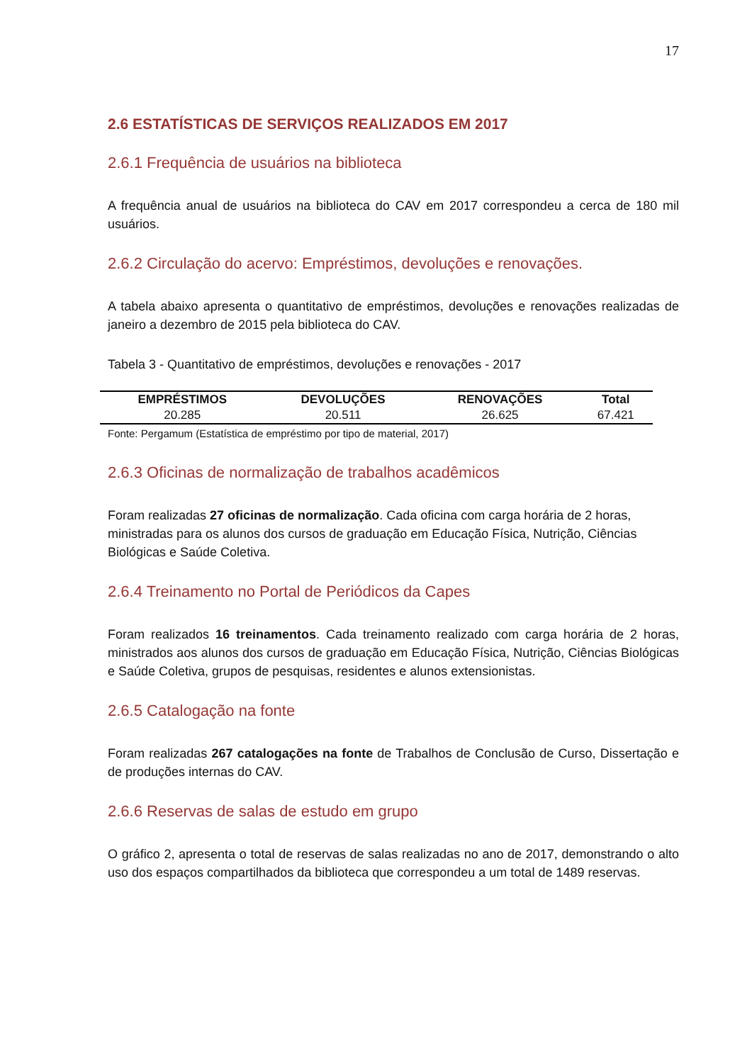17
2.6 ESTATÍSTICAS DE SERVIÇOS REALIZADOS EM 2017
2.6.1 Frequência de usuários na biblioteca
A frequência anual de usuários na biblioteca do CAV em 2017 correspondeu a cerca de 180 mil usuários.
2.6.2 Circulação do acervo: Empréstimos, devoluções e renovações.
A tabela abaixo apresenta o quantitativo de empréstimos, devoluções e renovações realizadas de janeiro a dezembro de 2015 pela biblioteca do CAV.
Tabela 3 - Quantitativo de empréstimos, devoluções e renovações - 2017
| EMPRÉSTIMOS | DEVOLUÇÕES | RENOVAÇÕES | Total |
| --- | --- | --- | --- |
| 20.285 | 20.511 | 26.625 | 67.421 |
Fonte: Pergamum (Estatística de empréstimo por tipo de material, 2017)
2.6.3 Oficinas de normalização de trabalhos acadêmicos
Foram realizadas 27 oficinas de normalização. Cada oficina com carga horária de 2 horas, ministradas para os alunos dos cursos de graduação em Educação Física, Nutrição, Ciências Biológicas e Saúde Coletiva.
2.6.4 Treinamento no Portal de Periódicos da Capes
Foram realizados 16 treinamentos. Cada treinamento realizado com carga horária de 2 horas, ministrados aos alunos dos cursos de graduação em Educação Física, Nutrição, Ciências Biológicas e Saúde Coletiva, grupos de pesquisas, residentes e alunos extensionistas.
2.6.5 Catalogação na fonte
Foram realizadas 267 catalogações na fonte de Trabalhos de Conclusão de Curso, Dissertação e de produções internas do CAV.
2.6.6 Reservas de salas de estudo em grupo
O gráfico 2, apresenta o total de reservas de salas realizadas no ano de 2017, demonstrando o alto uso dos espaços compartilhados da biblioteca que correspondeu a um total de 1489 reservas.